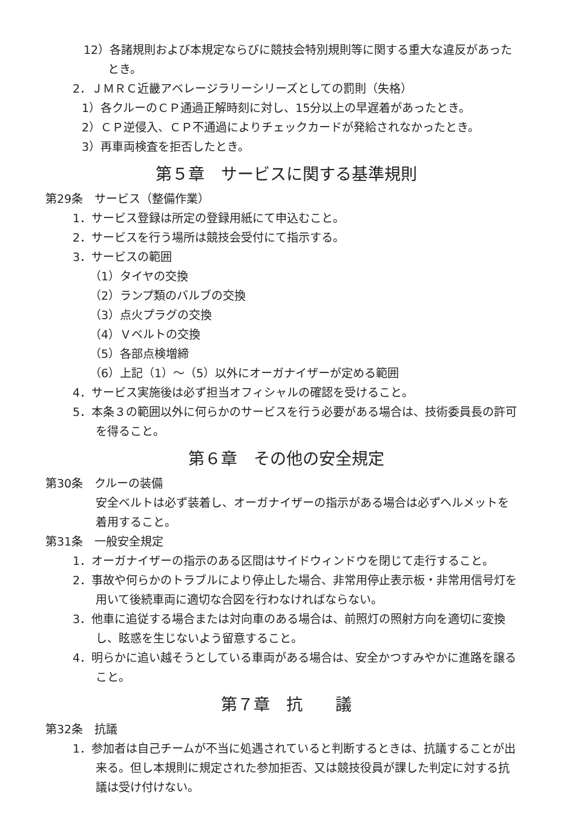12）各諸規則および本規定ならびに競技会特別規則等に関する重大な違反があったとき。
2．ＪＭＲＣ近畿アベレージラリーシリーズとしての罰則（失格）
1）各クルーのＣＰ通過正解時刻に対し、15分以上の早遅着があったとき。
2）ＣＰ逆侵入、ＣＰ不通過によりチェックカードが発給されなかったとき。
3）再車両検査を拒否したとき。
第５章　サービスに関する基準規則
第29条　サービス（整備作業）
1．サービス登録は所定の登録用紙にて申込むこと。
2．サービスを行う場所は競技会受付にて指示する。
3．サービスの範囲
（1）タイヤの交換
（2）ランプ類のバルブの交換
（3）点火プラグの交換
（4）Ｖベルトの交換
（5）各部点検増締
（6）上記（1）～（5）以外にオーガナイザーが定める範囲
4．サービス実施後は必ず担当オフィシャルの確認を受けること。
5．本条３の範囲以外に何らかのサービスを行う必要がある場合は、技術委員長の許可を得ること。
第６章　その他の安全規定
第30条　クルーの装備
安全ベルトは必ず装着し、オーガナイザーの指示がある場合は必ずヘルメットを着用すること。
第31条　一般安全規定
1．オーガナイザーの指示のある区間はサイドウィンドウを閉じて走行すること。
2．事故や何らかのトラブルにより停止した場合、非常用停止表示板・非常用信号灯を用いて後続車両に適切な合図を行わなければならない。
3．他車に追従する場合または対向車のある場合は、前照灯の照射方向を適切に変換し、眩惑を生じないよう留意すること。
4．明らかに追い越そうとしている車両がある場合は、安全かつすみやかに進路を譲ること。
第７章　抗　　議
第32条　抗議
1．参加者は自己チームが不当に処遇されていると判断するときは、抗議することが出来る。但し本規則に規定された参加拒否、又は競技役員が課した判定に対する抗議は受け付けない。